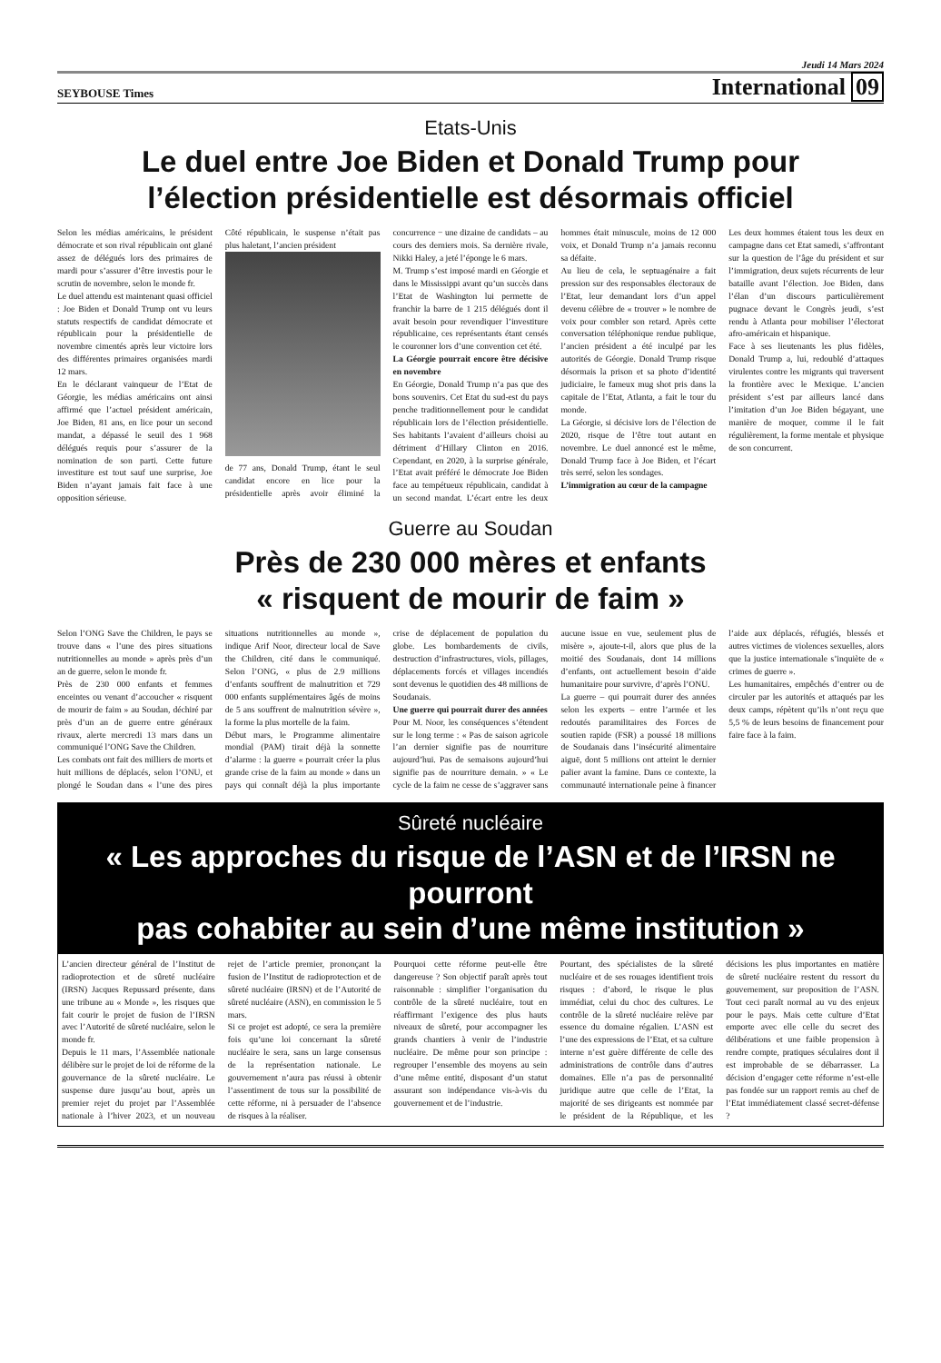Jeudi 14 Mars 2024
SEYBOUSE Times
International 09
Etats-Unis
Le duel entre Joe Biden et Donald Trump pour
l’élection présidentielle est désormais officiel
Selon les médias américains, le président démocrate et son rival républicain ont glané assez de délégués lors des primaires de mardi pour s’assurer d’être investis pour le scrutin de novembre, selon le monde fr.
Le duel attendu est maintenant quasi officiel : Joe Biden et Donald Trump ont vu leurs statuts respectifs de candidat démocrate et républicain pour la présidentielle de novembre cimentés après leur victoire lors des différentes primaires organisées mardi 12 mars.
En le déclarant vainqueur de l’Etat de Géorgie, les médias américains ont ainsi affirmé que l’actuel président américain, Joe Biden, 81 ans, en lice pour un second mandat, a dépassé le seuil des 1 968 délégués requis pour s’assurer de la nomination de son parti. Cette future investiture est tout sauf une surprise, Joe Biden n’ayant jamais fait face à une opposition sérieuse.
Côté républicain, le suspense n’était pas plus haletant, l’ancien président
de 77 ans, Donald Trump, étant le seul candidat encore en lice pour la présidentielle après avoir éliminé la concurrence − une dizaine de candidats – au cours des derniers mois. Sa dernière rivale, Nikki Haley, a jeté l’éponge le 6 mars.
M. Trump s’est imposé mardi en Géorgie et dans le Mississippi avant qu’un succès dans l’Etat de Washington lui permette de franchir la barre de 1 215 délégués dont il avait besoin pour revendiquer l’investiture républicaine, ces représentants étant censés le couronner lors d’une convention cet été.
La Géorgie pourrait encore être décisive en novembre
En Géorgie, Donald Trump n’a pas que des bons souvenirs. Cet Etat du sud-est du pays penche traditionnellement pour le candidat républicain lors de l’élection présidentielle. Ses habitants l’avaient d’ailleurs choisi au détriment d’Hillary Clinton en 2016. Cependant, en 2020, à la surprise générale, l’Etat avait préféré le démocrate Joe Biden face au tempétueux républicain, candidat à un second mandat. L’écart entre les deux hommes était minuscule, moins de 12 000 voix, et Donald Trump n’a jamais reconnu sa défaite.
Au lieu de cela, le septuagénaire a fait pression sur des responsables électoraux de l’Etat, leur demandant lors d’un appel devenu célèbre de « trouver » le nombre de voix pour combler son retard. Après cette conversation téléphonique rendue publique, l’ancien président a été inculpé par les autorités de Géorgie. Donald Trump risque désormais la prison et sa photo d’identité judiciaire, le fameux mug shot pris dans la capitale de l’Etat, Atlanta, a fait le tour du monde.
La Géorgie, si décisive lors de l’élection de 2020, risque de l’être tout autant en novembre. Le duel annoncé est le même, Donald Trump face à Joe Biden, et l’écart très serré, selon les sondages.
L’immigration au cœur de la campagne
Les deux hommes étaient tous les deux en campagne dans cet Etat samedi, s’affrontant sur la question de l’âge du président et sur l’immigration, deux sujets récurrents de leur bataille avant l’élection. Joe Biden, dans l’élan d’un discours particulièrement pugnace devant le Congrès jeudi, s’est rendu à Atlanta pour mobiliser l’électorat afro-américain et hispanique.
Face à ses lieutenants les plus fidèles, Donald Trump a, lui, redoublé d’attaques virulentes contre les migrants qui traversent la frontière avec le Mexique. L’ancien président s’est par ailleurs lancé dans l’imitation d’un Joe Biden bégayant, une manière de moquer, comme il le fait régulièrement, la forme mentale et physique de son concurrent.
Guerre au Soudan
Près de 230 000 mères et enfants
« risquent de mourir de faim »
Selon l’ONG Save the Children, le pays se trouve dans « l’une des pires situations nutritionnelles au monde » après près d’un an de guerre, selon le monde fr.
Près de 230 000 enfants et femmes enceintes ou venant d’accoucher « risquent de mourir de faim » au Soudan, déchiré par près d’un an de guerre entre généraux rivaux, alerte mercredi 13 mars dans un communiqué l’ONG Save the Children.
Les combats ont fait des milliers de morts et huit millions de déplacés, selon l’ONU, et plongé le Soudan dans « l’une des pires situations nutritionnelles au monde », indique Arif Noor, directeur local de Save the Children, cité dans le communiqué. Selon l’ONG, « plus de 2.9 millions d’enfants souffrent de malnutrition et 729 000 enfants supplémentaires âgés de moins de 5 ans souffrent de malnutrition sévère », la forme la plus mortelle de la faim.
Début mars, le Programme alimentaire mondial (PAM) tirait déjà la sonnette d’alarme : la guerre « pourrait créer la plus grande crise de la faim au monde » dans un pays qui connaît déjà la plus importante crise de déplacement de population du globe. Les bombardements de civils, destruction d’infrastructures, viols, pillages, déplacements forcés et villages incendiés sont devenus le quotidien des 48 millions de Soudanais.
Une guerre qui pourrait durer des années
Pour M. Noor, les conséquences s’étendent sur le long terme : « Pas de saison agricole l’an dernier signifie pas de nourriture aujourd’hui. Pas de semaisons aujourd’hui signifie pas de nourriture demain. » « Le cycle de la faim ne cesse de s’aggraver sans aucune issue en vue, seulement plus de misère », ajoute-t-il, alors que plus de la moitié des Soudanais, dont 14 millions d’enfants, ont actuellement besoin d’aide humanitaire pour survivre, d’après l’ONU.
La guerre – qui pourrait durer des années selon les experts – entre l’armée et les redoutés paramilitaires des Forces de soutien rapide (FSR) a poussé 18 millions de Soudanais dans l’insécurité alimentaire aiguë, dont 5 millions ont atteint le dernier palier avant la famine. Dans ce contexte, la communauté internationale peine à financer l’aide aux déplacés, réfugiés, blessés et autres victimes de violences sexuelles, alors que la justice internationale s’inquiète de « crimes de guerre ».
Les humanitaires, empêchés d’entrer ou de circuler par les autorités et attaqués par les deux camps, répètent qu’ils n’ont reçu que 5,5 % de leurs besoins de financement pour faire face à la faim.
Sûreté nucléaire
« Les approches du risque de l’ASN et de l’IRSN ne pourront
pas cohabiter au sein d’une même institution »
L’ancien directeur général de l’Institut de radioprotection et de sûreté nucléaire (IRSN) Jacques Repussard présente, dans une tribune au « Monde », les risques que fait courir le projet de fusion de l’IRSN avec l’Autorité de sûreté nucléaire, selon le monde fr.
Depuis le 11 mars, l’Assemblée nationale délibère sur le projet de loi de réforme de la gouvernance de la sûreté nucléaire. Le suspense dure jusqu’au bout, après un premier rejet du projet par l’Assemblée nationale à l’hiver 2023, et un nouveau rejet de l’article premier, prononçant la fusion de l’Institut de radioprotection et de sûreté nucléaire (IRSN) et de l’Autorité de sûreté nucléaire (ASN), en commission le 5 mars.
Si ce projet est adopté, ce sera la première fois qu’une loi concernant la sûreté nucléaire le sera, sans un large consensus de la représentation nationale. Le gouvernement n’aura pas réussi à obtenir l’assentiment de tous sur la possibilité de cette réforme, ni à persuader de l’absence de risques à la réaliser.
Pourquoi cette réforme peut-elle être dangereuse ? Son objectif paraît après tout raisonnable : simplifier l’organisation du contrôle de la sûreté nucléaire, tout en réaffirmant l’exigence des plus hauts niveaux de sûreté, pour accompagner les grands chantiers à venir de l’industrie nucléaire. De même pour son principe : regrouper l’ensemble des moyens au sein d’une même entité, disposant d’un statut assurant son indépendance vis-à-vis du gouvernement et de l’industrie.
Pourtant, des spécialistes de la sûreté nucléaire et de ses rouages identifient trois risques : d’abord, le risque le plus immédiat, celui du choc des cultures. Le contrôle de la sûreté nucléaire relève par essence du domaine régalien. L’ASN est l’une des expressions de l’Etat, et sa culture interne n’est guère différente de celle des administrations de contrôle dans d’autres domaines. Elle n’a pas de personnalité juridique autre que celle de l’Etat, la majorité de ses dirigeants est nommée par le président de la République, et les décisions les plus importantes en matière de sûreté nucléaire restent du ressort du gouvernement, sur proposition de l’ASN. Tout ceci paraît normal au vu des enjeux pour le pays. Mais cette culture d’Etat emporte avec elle celle du secret des délibérations et une faible propension à rendre compte, pratiques séculaires dont il est improbable de se débarrasser. La décision d’engager cette réforme n’est-elle pas fondée sur un rapport remis au chef de l’Etat immédiatement classé secret-défense ?